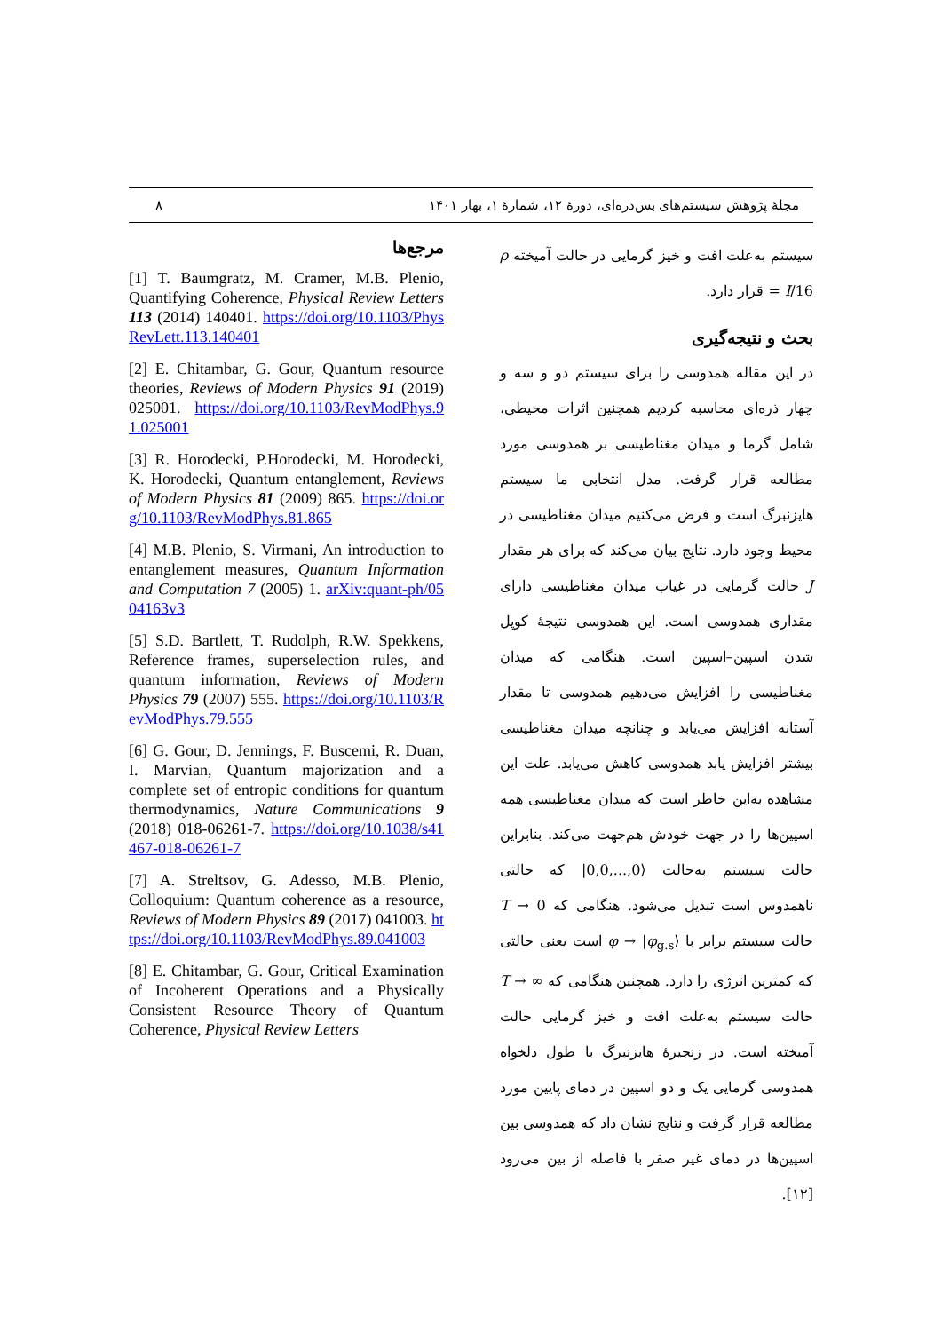۸ مجلهٔ پژوهش سیستم‌های بس‌ذره‌ای، دورهٔ ۱۲، شمارهٔ ۱، بهار ۱۴۰۱
مرجع‌ها
[1] T. Baumgratz, M. Cramer, M.B. Plenio, Quantifying Coherence, Physical Review Letters 113 (2014) 140401. https://doi.org/10.1103/PhysRevLett.113.140401
[2] E. Chitambar, G. Gour, Quantum resource theories, Reviews of Modern Physics 91 (2019) 025001. https://doi.org/10.1103/RevModPhys.91.025001
[3] R. Horodecki, P.Horodecki, M. Horodecki, K. Horodecki, Quantum entanglement, Reviews of Modern Physics 81 (2009) 865. https://doi.org/10.1103/RevModPhys.81.865
[4] M.B. Plenio, S. Virmani, An introduction to entanglement measures, Quantum Information and Computation 7 (2005) 1. arXiv:quant-ph/0504163v3
[5] S.D. Bartlett, T. Rudolph, R.W. Spekkens, Reference frames, superselection rules, and quantum information, Reviews of Modern Physics 79 (2007) 555. https://doi.org/10.1103/RevModPhys.79.555
[6] G. Gour, D. Jennings, F. Buscemi, R. Duan, I. Marvian, Quantum majorization and a complete set of entropic conditions for quantum thermodynamics, Nature Communications 9 (2018) 018-06261-7. https://doi.org/10.1038/s41467-018-06261-7
[7] A. Streltsov, G. Adesso, M.B. Plenio, Colloquium: Quantum coherence as a resource, Reviews of Modern Physics 89 (2017) 041003. https://doi.org/10.1103/RevModPhys.89.041003
[8] E. Chitambar, G. Gour, Critical Examination of Incoherent Operations and a Physically Consistent Resource Theory of Quantum Coherence, Physical Review Letters
سیستم به‌علت افت و خیز گرمایی در حالت آمیخته ρ = I/16 قرار دارد.
بحث و نتیجه‌گیری
در این مقاله همدوسی را برای سیستم دو و سه و چهار ذره‌ای محاسبه کردیم همچنین اثرات محیطی، شامل گرما و میدان مغناطیسی بر همدوسی مورد مطالعه قرار گرفت. مدل انتخابی ما سیستم هایزنبرگ است و فرض می‌کنیم میدان مغناطیسی در محیط وجود دارد. نتایج بیان می‌کند که برای هر مقدار J حالت گرمایی در غیاب میدان مغناطیسی دارای مقداری همدوسی است. این همدوسی نتیجهٔ کوپل شدن اسپین–اسپین است. هنگامی که میدان مغناطیسی را افزایش می‌دهیم همدوسی تا مقدار آستانه افزایش می‌یابد و چنانچه میدان مغناطیسی بیشتر افزایش یابد همدوسی کاهش می‌یابد. علت این مشاهده به‌این خاطر است که میدان مغناطیسی همه اسپین‌ها را در جهت خودش هم‌جهت می‌کند. بنابراین حالت سیستم به‌حالت |0,0,...,0⟩ که حالتی ناهمدوس است تبدیل می‌شود. هنگامی که T → 0 حالت سیستم برابر با φ → |φ<sub>g.s</sub>⟩ است یعنی حالتی که کمترین انرژی را دارد. همچنین هنگامی که T → ∞ حالت سیستم به‌علت افت و خیز گرمایی حالت آمیخته است. در زنجیرهٔ هایزنبرگ با طول دلخواه همدوسی گرمایی یک و دو اسپین در دمای پایین مورد مطالعه قرار گرفت و نتایج نشان داد که همدوسی بین اسپین‌ها در دمای غیر صفر با فاصله از بین می‌رود [۱۲].